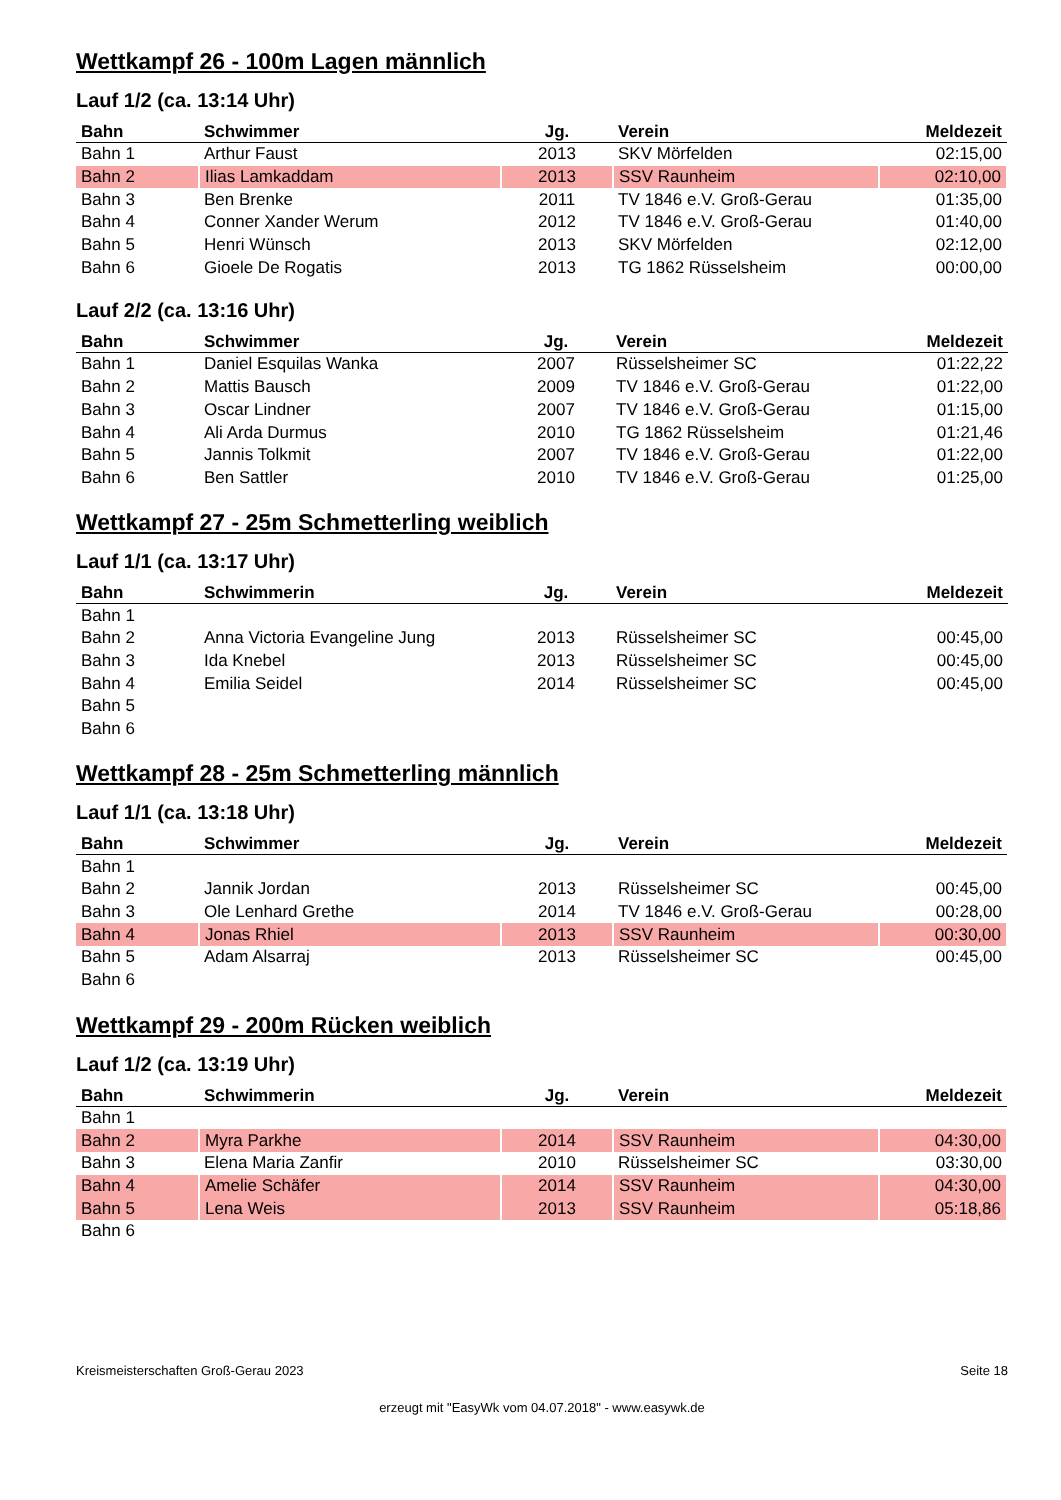Wettkampf 26 - 100m Lagen männlich
Lauf 1/2 (ca. 13:14 Uhr)
| Bahn | Schwimmer | Jg. | Verein | Meldezeit |
| --- | --- | --- | --- | --- |
| Bahn 1 | Arthur Faust | 2013 | SKV Mörfelden | 02:15,00 |
| Bahn 2 | Ilias Lamkaddam | 2013 | SSV Raunheim | 02:10,00 |
| Bahn 3 | Ben Brenke | 2011 | TV 1846 e.V. Groß-Gerau | 01:35,00 |
| Bahn 4 | Conner Xander Werum | 2012 | TV 1846 e.V. Groß-Gerau | 01:40,00 |
| Bahn 5 | Henri Wünsch | 2013 | SKV Mörfelden | 02:12,00 |
| Bahn 6 | Gioele De Rogatis | 2013 | TG 1862 Rüsselsheim | 00:00,00 |
Lauf 2/2 (ca. 13:16 Uhr)
| Bahn | Schwimmer | Jg. | Verein | Meldezeit |
| --- | --- | --- | --- | --- |
| Bahn 1 | Daniel Esquilas Wanka | 2007 | Rüsselsheimer SC | 01:22,22 |
| Bahn 2 | Mattis Bausch | 2009 | TV 1846 e.V. Groß-Gerau | 01:22,00 |
| Bahn 3 | Oscar Lindner | 2007 | TV 1846 e.V. Groß-Gerau | 01:15,00 |
| Bahn 4 | Ali Arda Durmus | 2010 | TG 1862 Rüsselsheim | 01:21,46 |
| Bahn 5 | Jannis Tolkmit | 2007 | TV 1846 e.V. Groß-Gerau | 01:22,00 |
| Bahn 6 | Ben Sattler | 2010 | TV 1846 e.V. Groß-Gerau | 01:25,00 |
Wettkampf 27 - 25m Schmetterling weiblich
Lauf 1/1 (ca. 13:17 Uhr)
| Bahn | Schwimmerin | Jg. | Verein | Meldezeit |
| --- | --- | --- | --- | --- |
| Bahn 1 | | | | |
| Bahn 2 | Anna Victoria Evangeline Jung | 2013 | Rüsselsheimer SC | 00:45,00 |
| Bahn 3 | Ida Knebel | 2013 | Rüsselsheimer SC | 00:45,00 |
| Bahn 4 | Emilia Seidel | 2014 | Rüsselsheimer SC | 00:45,00 |
| Bahn 5 | | | | |
| Bahn 6 | | | | |
Wettkampf 28 - 25m Schmetterling männlich
Lauf 1/1 (ca. 13:18 Uhr)
| Bahn | Schwimmer | Jg. | Verein | Meldezeit |
| --- | --- | --- | --- | --- |
| Bahn 1 | | | | |
| Bahn 2 | Jannik Jordan | 2013 | Rüsselsheimer SC | 00:45,00 |
| Bahn 3 | Ole Lenhard Grethe | 2014 | TV 1846 e.V. Groß-Gerau | 00:28,00 |
| Bahn 4 | Jonas Rhiel | 2013 | SSV Raunheim | 00:30,00 |
| Bahn 5 | Adam Alsarraj | 2013 | Rüsselsheimer SC | 00:45,00 |
| Bahn 6 | | | | |
Wettkampf 29 - 200m Rücken weiblich
Lauf 1/2 (ca. 13:19 Uhr)
| Bahn | Schwimmerin | Jg. | Verein | Meldezeit |
| --- | --- | --- | --- | --- |
| Bahn 1 | | | | |
| Bahn 2 | Myra Parkhe | 2014 | SSV Raunheim | 04:30,00 |
| Bahn 3 | Elena Maria Zanfir | 2010 | Rüsselsheimer SC | 03:30,00 |
| Bahn 4 | Amelie Schäfer | 2014 | SSV Raunheim | 04:30,00 |
| Bahn 5 | Lena Weis | 2013 | SSV Raunheim | 05:18,86 |
| Bahn 6 | | | | |
Kreismeisterschaften Groß-Gerau 2023 Seite 18
erzeugt mit "EasyWk vom 04.07.2018" - www.easywk.de